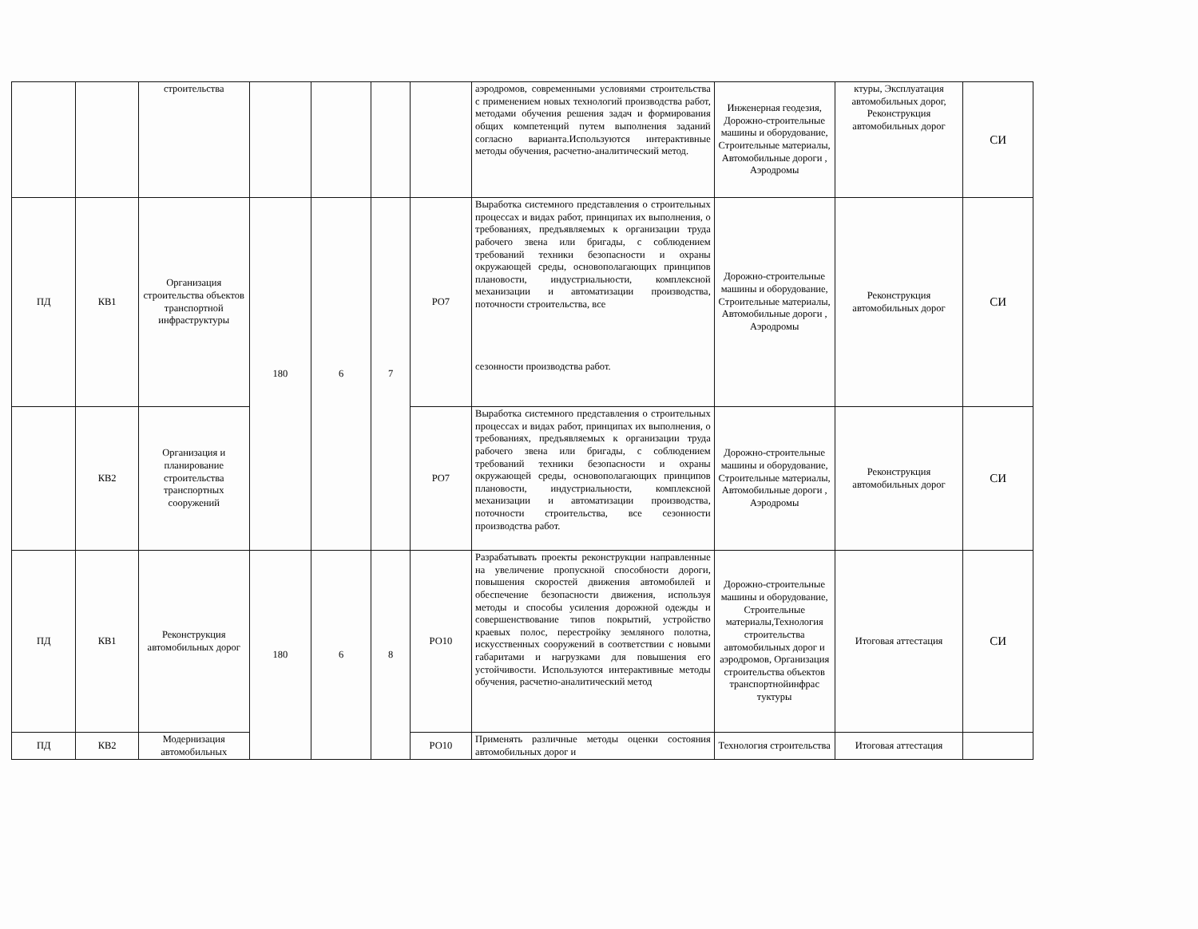| | | строительства | | | | | аэродромов, современными условиями строительства с применением новых технологий производства работ, методами обучения решения задач и формирования общих компетенций путем выполнения заданий согласно варианта.Используются интерактивные методы обучения, расчетно-аналитический метод. | Инженерная геодезия, Дорожно-строительные машины и оборудование, Строительные материалы, Автомобильные дороги , Аэродромы | ктуры, Эксплуатация автомобильных дорог, Реконструкция автомобильных дорог | СИ |
| ПД | КВ1 | Организация строительства объектов транспортной инфраструктуры | 180 | 6 | 7 | РО7 | Выработка системного представления о строительных процессах и видах работ, принципах их выполнения, о требованиях, предъявляемых к организации труда рабочего звена или бригады, с соблюдением требований техники безопасности и охраны окружающей среды, основополагающих принципов плановости, индустриальности, комплексной механизации и автоматизации производства, поточности строительства, все сезонности производства работ. | Дорожно-строительные машины и оборудование, Строительные материалы, Автомобильные дороги , Аэродромы | Реконструкция автомобильных дорог | СИ |
| | КВ2 | Организация и планирование строительства транспортных сооружений | | | | РО7 | Выработка системного представления о строительных процессах и видах работ, принципах их выполнения, о требованиях, предъявляемых к организации труда рабочего звена или бригады, с соблюдением требований техники безопасности и охраны окружающей среды, основополагающих принципов плановости, индустриальности, комплексной механизации и автоматизации производства, поточности строительства, все сезонности производства работ. | Дорожно-строительные машины и оборудование, Строительные материалы, Автомобильные дороги , Аэродромы | Реконструкция автомобильных дорог | СИ |
| ПД | КВ1 | Реконструкция автомобильных дорог | 180 | 6 | 8 | РО10 | Разрабатывать проекты реконструкции направленные на увеличение пропускной способности дороги, повышения скоростей движения автомобилей и обеспечение безопасности движения, используя методы и способы усиления дорожной одежды и совершенствование типов покрытий, устройство краевых полос, перестройку земляного полотна, искусственных сооружений в соответствии с новыми габаритами и нагрузками для повышения его устойчивости. Используются интерактивные методы обучения, расчетно-аналитический метод | Дорожно-строительные машины и оборудование, Строительные материалы,Технология строительства автомобильных дорог и аэродромов, Организация строительства объектов транспортнойинфрас туктуры | Итоговая аттестация | СИ |
| ПД | КВ2 | Модернизация автомобильных | | | | РО10 | Применять различные методы оценки состояния автомобильных дорог и | Технология строительства | Итоговая аттестация | |